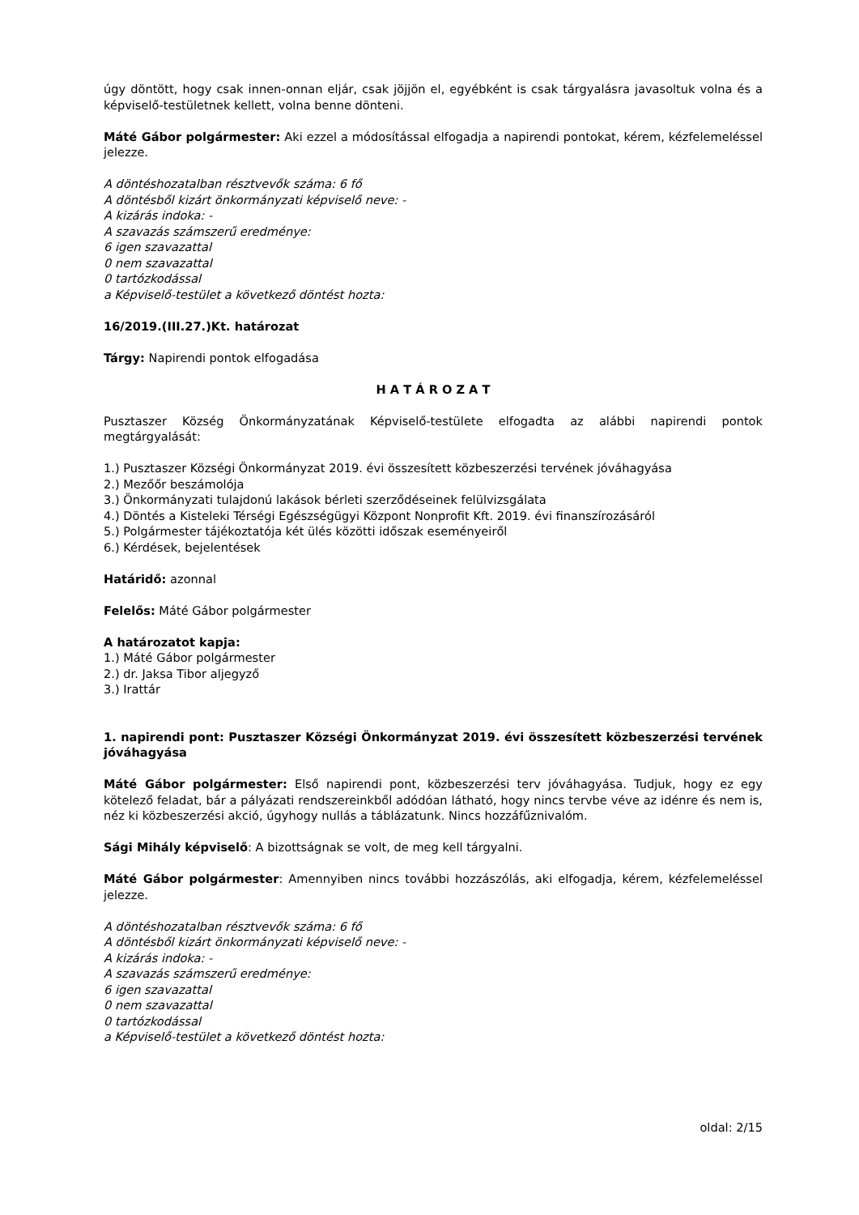úgy döntött, hogy csak innen-onnan eljár, csak jöjjön el, egyébként is csak tárgyalásra javasoltuk volna és a képviselő-testületnek kellett, volna benne dönteni.
Máté Gábor polgármester: Aki ezzel a módosítással elfogadja a napirendi pontokat, kérem, kézfelemeléssel jelezze.
A döntéshozatalban résztvevők száma: 6 fő
A döntésből kizárt önkormányzati képviselő neve: -
A kizárás indoka: -
A szavazás számszerű eredménye:
6 igen szavazattal
0 nem szavazattal
0 tartózkodással
a Képviselő-testület a következő döntést hozta:
16/2019.(III.27.)Kt. határozat
Tárgy: Napirendi pontok elfogadása
H A T Á R O Z A T
Pusztaszer Község Önkormányzatának Képviselő-testülete elfogadta az alábbi napirendi pontok megtárgyalását:
1.) Pusztaszer Községi Önkormányzat 2019. évi összesített közbeszerzési tervének jóváhagyása
2.) Mezőőr beszámolója
3.) Önkormányzati tulajdonú lakások bérleti szerződéseinek felülvizsgálata
4.) Döntés a Kisteleki Térségi Egészségügyi Központ Nonprofit Kft. 2019. évi finanszírozásáról
5.) Polgármester tájékoztatója két ülés közötti időszak eseményeiről
6.) Kérdések, bejelentések
Határidő: azonnal
Felelős: Máté Gábor polgármester
A határozatot kapja:
1.) Máté Gábor polgármester
2.) dr. Jaksa Tibor aljegyző
3.) Irattár
1. napirendi pont: Pusztaszer Községi Önkormányzat 2019. évi összesített közbeszerzési tervének jóváhagyása
Máté Gábor polgármester: Első napirendi pont, közbeszerzési terv jóváhagyása. Tudjuk, hogy ez egy kötelező feladat, bár a pályázati rendszereinkből adódóan látható, hogy nincs tervbe véve az idénre és nem is, néz ki közbeszerzési akció, úgyhogy nullás a táblázatunk. Nincs hozzáfűznivalóm.
Sági Mihály képviselő: A bizottságnak se volt, de meg kell tárgyalni.
Máté Gábor polgármester: Amennyiben nincs további hozzászólás, aki elfogadja, kérem, kézfelemeléssel jelezze.
A döntéshozatalban résztvevők száma: 6 fő
A döntésből kizárt önkormányzati képviselő neve: -
A kizárás indoka: -
A szavazás számszerű eredménye:
6 igen szavazattal
0 nem szavazattal
0 tartózkodással
a Képviselő-testület a következő döntést hozta:
oldal: 2/15